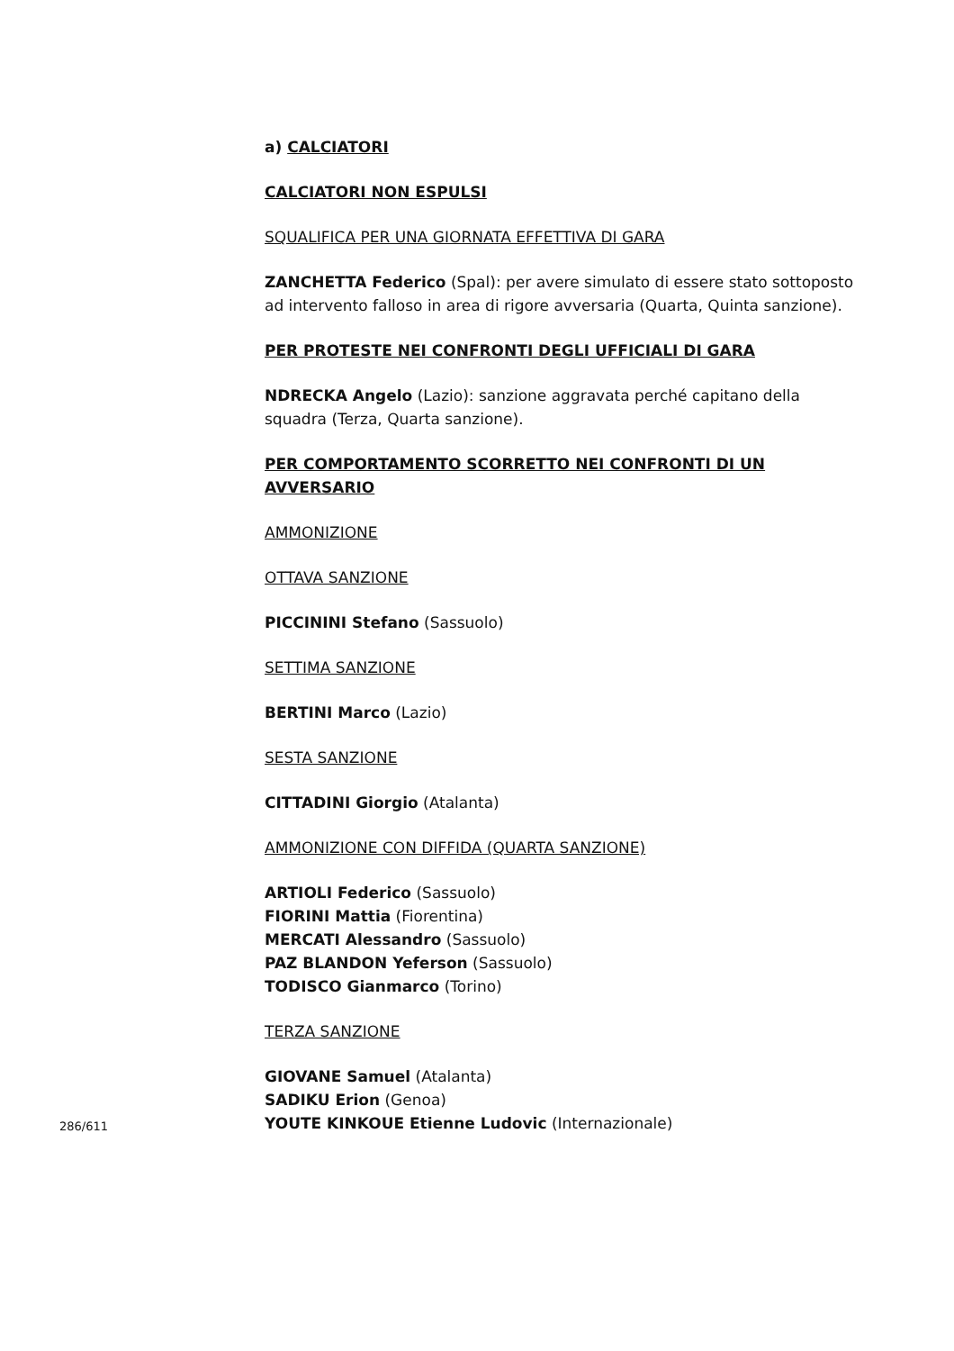a) CALCIATORI
CALCIATORI NON ESPULSI
SQUALIFICA PER UNA GIORNATA EFFETTIVA DI GARA
ZANCHETTA Federico (Spal): per avere simulato di essere stato sottoposto ad intervento falloso in area di rigore avversaria (Quarta, Quinta sanzione).
PER PROTESTE NEI CONFRONTI DEGLI UFFICIALI DI GARA
NDRECKA Angelo (Lazio): sanzione aggravata perché capitano della squadra (Terza, Quarta sanzione).
PER COMPORTAMENTO SCORRETTO NEI CONFRONTI DI UN AVVERSARIO
AMMONIZIONE
OTTAVA SANZIONE
PICCININI Stefano (Sassuolo)
SETTIMA SANZIONE
BERTINI Marco (Lazio)
SESTA SANZIONE
CITTADINI Giorgio (Atalanta)
AMMONIZIONE CON DIFFIDA (QUARTA SANZIONE)
ARTIOLI Federico (Sassuolo)
FIORINI Mattia (Fiorentina)
MERCATI Alessandro (Sassuolo)
PAZ BLANDON Yeferson (Sassuolo)
TODISCO Gianmarco (Torino)
TERZA SANZIONE
GIOVANE Samuel (Atalanta)
SADIKU Erion (Genoa)
YOUTE KINKOUE Etienne Ludovic (Internazionale)
286/611